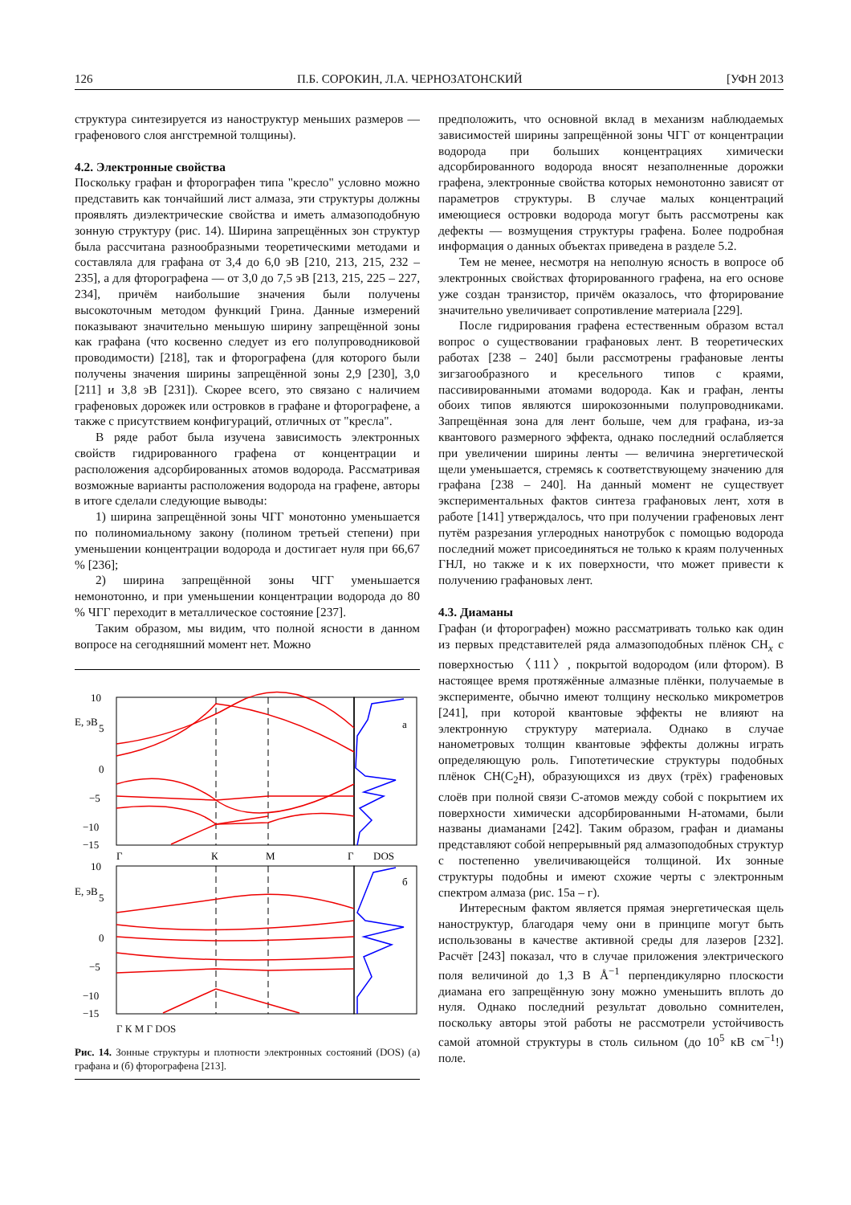126 П.Б. СОРОКИН, Л.А. ЧЕРНОЗАТОНСКИЙ [УФН 2013
структура синтезируется из наноструктур меньших размеров — графенового слоя ангстремной толщины).
4.2. Электронные свойства
Поскольку графан и фторографен типа "кресло" условно можно представить как тончайший лист алмаза, эти структуры должны проявлять диэлектрические свойства и иметь алмазоподобную зонную структуру (рис. 14). Ширина запрещённых зон структур была рассчитана разнообразными теоретическими методами и составляла для графана от 3,4 до 6,0 эВ [210, 213, 215, 232 – 235], а для фторографена — от 3,0 до 7,5 эВ [213, 215, 225 – 227, 234], причём наибольшие значения были получены высокоточным методом функций Грина. Данные измерений показывают значительно меньшую ширину запрещённой зоны как графана (что косвенно следует из его полупроводниковой проводимости) [218], так и фторографена (для которого были получены значения ширины запрещённой зоны 2,9 [230], 3,0 [211] и 3,8 эВ [231]). Скорее всего, это связано с наличием графеновых дорожек или островков в графане и фторографене, а также с присутствием конфигураций, отличных от "кресла".
В ряде работ была изучена зависимость электронных свойств гидрированного графена от концентрации и расположения адсорбированных атомов водорода. Рассматривая возможные варианты расположения водорода на графене, авторы в итоге сделали следующие выводы:
1) ширина запрещённой зоны ЧГГ монотонно уменьшается по полиномиальному закону (полином третьей степени) при уменьшении концентрации водорода и достигает нуля при 66,67 % [236];
2) ширина запрещённой зоны ЧГГ уменьшается немонотонно, и при уменьшении концентрации водорода до 80 % ЧГГ переходит в металлическое состояние [237].
Таким образом, мы видим, что полной ясности в данном вопросе на сегодняшний момент нет. Можно
10
E, эВ
5
0
−5
−10
−15
а
Г
К
М
Г
DOS
10
E, эВ
5
0
−5
−10
−15
б
Г К М Г DOS
Рис. 14. Зонные структуры и плотности электронных состояний (DOS) (а) графана и (б) фторографена [213].
предположить, что основной вклад в механизм наблюдаемых зависимостей ширины запрещённой зоны ЧГГ от концентрации водорода при больших концентрациях химически адсорбированного водорода вносят незаполненные дорожки графена, электронные свойства которых немонотонно зависят от параметров структуры. В случае малых концентраций имеющиеся островки водорода могут быть рассмотрены как дефекты — возмущения структуры графена. Более подробная информация о данных объектах приведена в разделе 5.2.
Тем не менее, несмотря на неполную ясность в вопросе об электронных свойствах фторированного графена, на его основе уже создан транзистор, причём оказалось, что фторирование значительно увеличивает сопротивление материала [229].
После гидрирования графена естественным образом встал вопрос о существовании графановых лент. В теоретических работах [238 – 240] были рассмотрены графановые ленты зигзагообразного и кресельного типов с краями, пассивированными атомами водорода. Как и графан, ленты обоих типов являются широкозонными полупроводниками. Запрещённая зона для лент больше, чем для графана, из-за квантового размерного эффекта, однако последний ослабляется при увеличении ширины ленты — величина энергетической щели уменьшается, стремясь к соответствующему значению для графана [238 – 240]. На данный момент не существует экспериментальных фактов синтеза графановых лент, хотя в работе [141] утверждалось, что при получении графеновых лент путём разрезания углеродных нанотрубок с помощью водорода последний может присоединяться не только к краям полученных ГНЛ, но также и к их поверхности, что может привести к получению графановых лент.
4.3. Диаманы
Графан (и фторографен) можно рассматривать только как один из первых представителей ряда алмазоподобных плёнок CH<sub>x</sub> с поверхностью 〈111〉, покрытой водородом (или фтором). В настоящее время протяжённые алмазные плёнки, получаемые в эксперименте, обычно имеют толщину несколько микрометров [241], при которой квантовые эффекты не влияют на электронную структуру материала. Однако в случае нанометровых толщин квантовые эффекты должны играть определяющую роль. Гипотетические структуры подобных плёнок CH(C<sub>2</sub>H), образующихся из двух (трёх) графеновых слоёв при полной связи C-атомов между собой с покрытием их поверхности химически адсорбированными H-атомами, были названы диаманами [242]. Таким образом, графан и диаманы представляют собой непрерывный ряд алмазоподобных структур с постепенно увеличивающейся толщиной. Их зонные структуры подобны и имеют схожие черты с электронным спектром алмаза (рис. 15а – г).
Интересным фактом является прямая энергетическая щель наноструктур, благодаря чему они в принципе могут быть использованы в качестве активной среды для лазеров [232]. Расчёт [243] показал, что в случае приложения электрического поля величиной до 1,3 В Å<sup>−1</sup> перпендикулярно плоскости диамана его запрещённую зону можно уменьшить вплоть до нуля. Однако последний результат довольно сомнителен, поскольку авторы этой работы не рассмотрели устойчивость самой атомной структуры в столь сильном (до 10<sup>5</sup> кВ см<sup>−1</sup>!) поле.